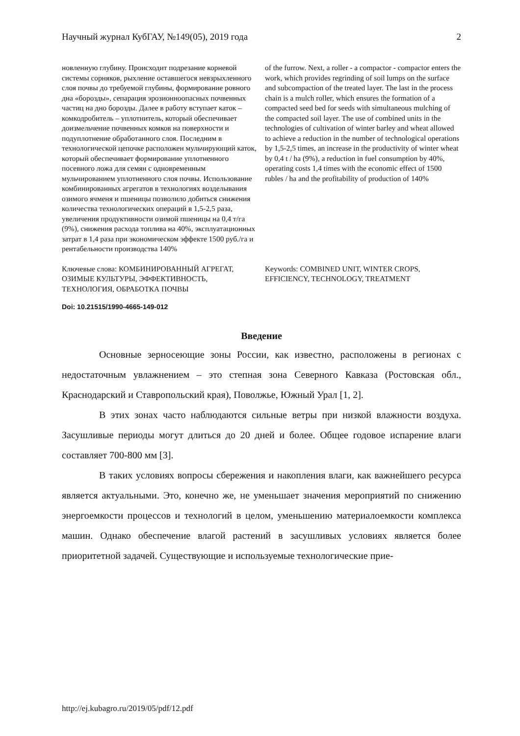Научный журнал КубГАУ, №149(05), 2019 года 2
новленную глубину. Происходит подрезание корневой системы сорняков, рыхление оставшегося невзрыхленного слоя почвы до требуемой глубины, формирование ровного дна «борозды», сепарация эрозионноопасных почвенных частиц на дно борозды. Далее в работу вступает каток – комкодробитель – уплотнитель, который обеспечивает доизмельчение почвенных комков на поверхности и подуплотнение обработанного слоя. Последним в технологической цепочке расположен мульчирующий каток, который обеспечивает формирование уплотненного посевного ложа для семян с одновременным мульчированием уплотненного слоя почвы. Использование комбинированных агрегатов в технологиях возделывания озимого ячменя и пшеницы позволило добиться снижения количества технологических операций в 1,5-2,5 раза, увеличения продуктивности озимой пшеницы на 0,4 т/га (9%), снижения расхода топлива на 40%, эксплуатационных затрат в 1,4 раза при экономическом эффекте 1500 руб./га и рентабельности производства 140%
of the furrow. Next, a roller - a compactor - compactor enters the work, which provides regrinding of soil lumps on the surface and subcompaction of the treated layer. The last in the process chain is a mulch roller, which ensures the formation of a compacted seed bed for seeds with simultaneous mulching of the compacted soil layer. The use of combined units in the technologies of cultivation of winter barley and wheat allowed to achieve a reduction in the number of technological operations by 1,5-2,5 times, an increase in the productivity of winter wheat by 0,4 t / ha (9%), a reduction in fuel consumption by 40%, operating costs 1,4 times with the economic effect of 1500 rubles / ha and the profitability of production of 140%
Ключевые слова: КОМБИНИРОВАННЫЙ АГРЕГАТ, ОЗИМЫЕ КУЛЬТУРЫ, ЭФФЕКТИВНОСТЬ, ТЕХНОЛОГИЯ, ОБРАБОТКА ПОЧВЫ
Keywords: COMBINED UNIT, WINTER CROPS, EFFICIENCY, TECHNOLOGY, TREATMENT
Doi: 10.21515/1990-4665-149-012
Введение
Основные зерносеющие зоны России, как известно, расположены в регионах с недостаточным увлажнением – это степная зона Северного Кавказа (Ростовская обл., Краснодарский и Ставропольский края), Поволжье, Южный Урал [1, 2].
В этих зонах часто наблюдаются сильные ветры при низкой влажности воздуха. Засушливые периоды могут длиться до 20 дней и более. Общее годовое испарение влаги составляет 700-800 мм [3].
В таких условиях вопросы сбережения и накопления влаги, как важнейшего ресурса является актуальными. Это, конечно же, не уменьшает значения мероприятий по снижению энергоемкости процессов и технологий в целом, уменьшению материалоемкости комплекса машин. Однако обеспечение влагой растений в засушливых условиях является более приоритетной задачей. Существующие и используемые технологические прие-
http://ej.kubagro.ru/2019/05/pdf/12.pdf